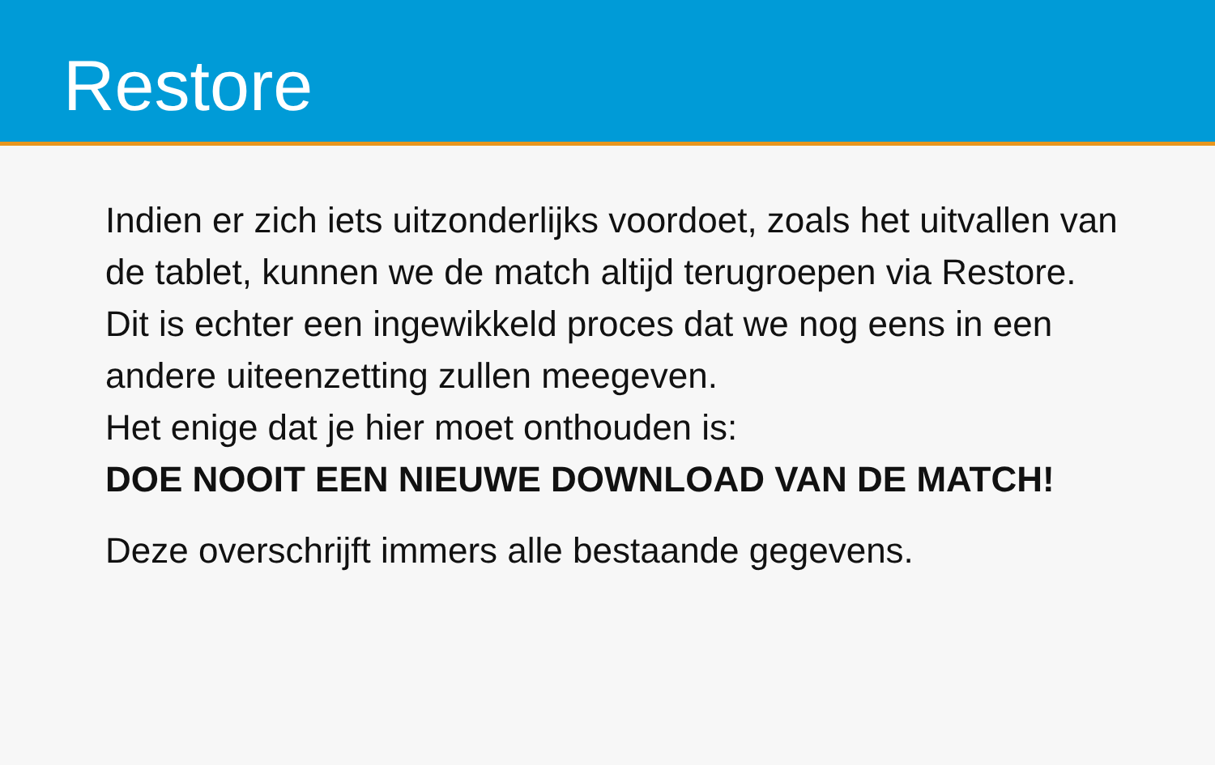Restore
Indien er zich iets uitzonderlijks voordoet, zoals het uitvallen van de tablet, kunnen we de match altijd terugroepen via Restore. Dit is echter een ingewikkeld proces dat we nog eens in een andere uiteenzetting zullen meegeven.
Het enige dat je hier moet onthouden is:
DOE NOOIT EEN NIEUWE DOWNLOAD VAN DE MATCH!
Deze overschrijft immers alle bestaande gegevens.